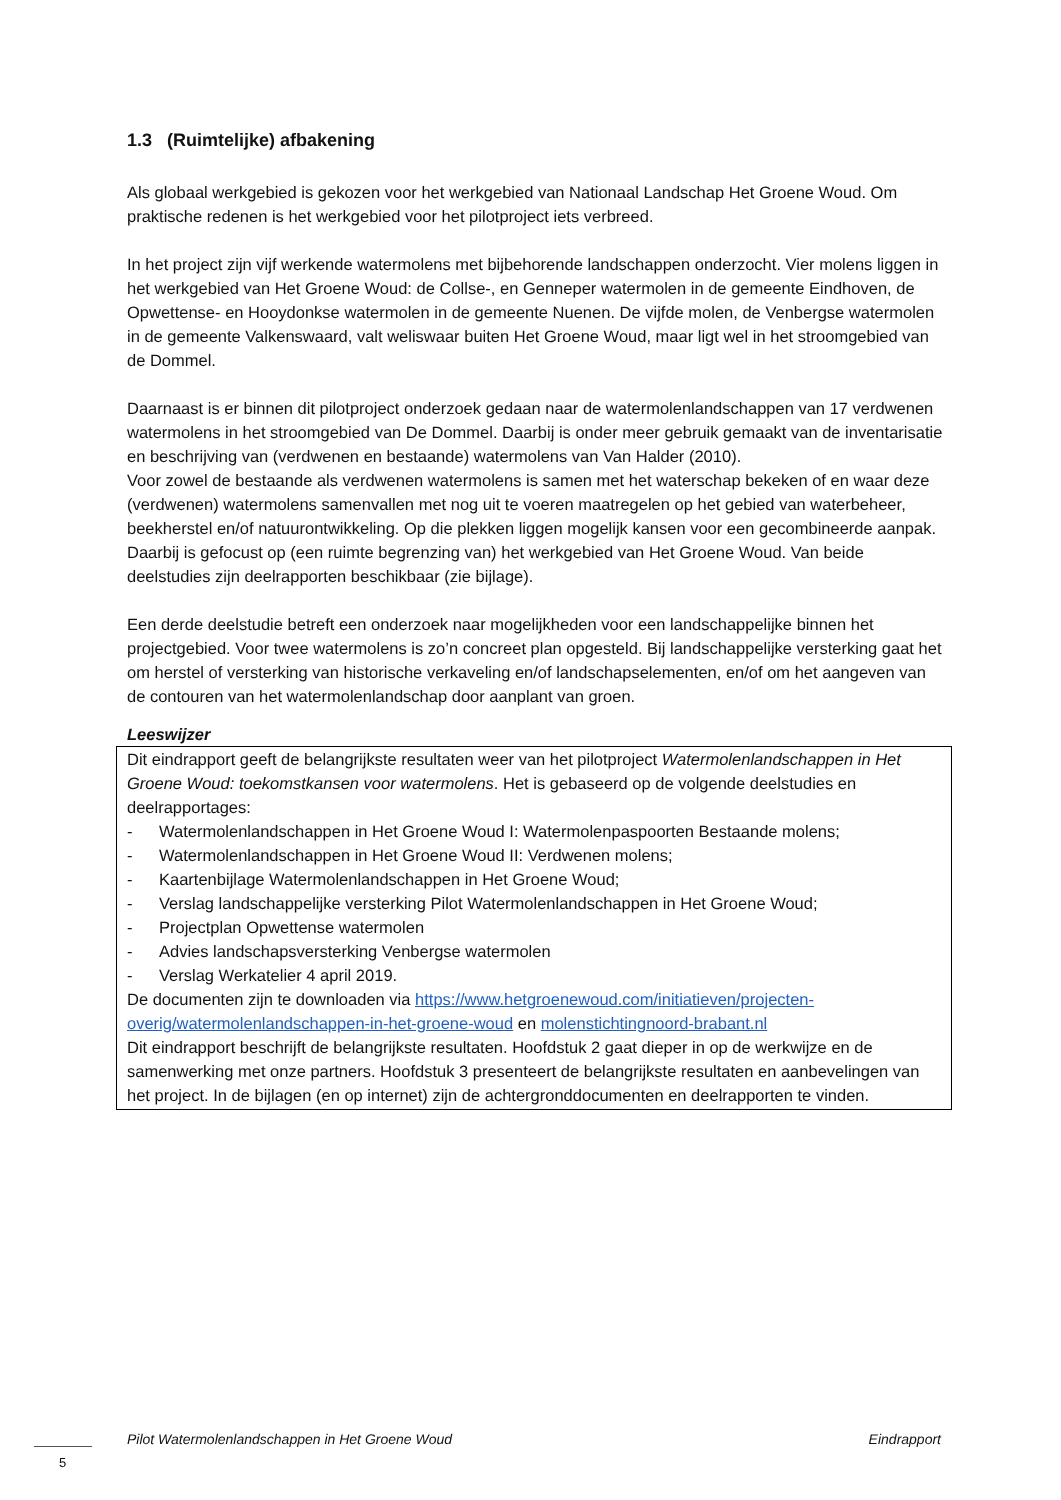1.3 (Ruimtelijke) afbakening
Als globaal werkgebied is gekozen voor het werkgebied van Nationaal Landschap Het Groene Woud. Om praktische redenen is het werkgebied voor het pilotproject iets verbreed.
In het project zijn vijf werkende watermolens met bijbehorende landschappen onderzocht. Vier molens liggen in het werkgebied van Het Groene Woud: de Collse-, en Genneper watermolen in de gemeente Eindhoven, de Opwettense- en Hooydonkse watermolen in de gemeente Nuenen. De vijfde molen, de Venbergse watermolen in de gemeente Valkenswaard, valt weliswaar buiten Het Groene Woud, maar ligt wel in het stroomgebied van de Dommel.
Daarnaast is er binnen dit pilotproject onderzoek gedaan naar de watermolenlandschappen van 17 verdwenen watermolens in het stroomgebied van De Dommel. Daarbij is onder meer gebruik gemaakt van de inventarisatie en beschrijving van (verdwenen en bestaande) watermolens van Van Halder (2010).
Voor zowel de bestaande als verdwenen watermolens is samen met het waterschap bekeken of en waar deze (verdwenen) watermolens samenvallen met nog uit te voeren maatregelen op het gebied van waterbeheer, beekherstel en/of natuurontwikkeling. Op die plekken liggen mogelijk kansen voor een gecombineerde aanpak. Daarbij is gefocust op (een ruimte begrenzing van) het werkgebied van Het Groene Woud. Van beide deelstudies zijn deelrapporten beschikbaar (zie bijlage).
Een derde deelstudie betreft een onderzoek naar mogelijkheden voor een landschappelijke binnen het projectgebied. Voor twee watermolens is zo’n concreet plan opgesteld. Bij landschappelijke versterking gaat het om herstel of versterking van historische verkaveling en/of landschapselementen, en/of om het aangeven van de contouren van het watermolenlandschap door aanplant van groen.
Leeswijzer
Dit eindrapport geeft de belangrijkste resultaten weer van het pilotproject Watermolenlandschappen in Het Groene Woud: toekomstkansen voor watermolens. Het is gebaseerd op de volgende deelstudies en deelrapportages:
- Watermolenlandschappen in Het Groene Woud I: Watermolenpaspoorten Bestaande molens;
- Watermolenlandschappen in Het Groene Woud II: Verdwenen molens;
- Kaartenbijlage Watermolenlandschappen in Het Groene Woud;
- Verslag landschappelijke versterking Pilot Watermolenlandschappen in Het Groene Woud;
- Projectplan Opwettense watermolen
- Advies landschapsversterking Venbergse watermolen
- Verslag Werkatelier 4 april 2019.
De documenten zijn te downloaden via https://www.hetgroenewoud.com/initiatieven/projecten-overig/watermolenlandschappen-in-het-groene-woud en molenstichtingnoord-brabant.nl
Dit eindrapport beschrijft de belangrijkste resultaten. Hoofdstuk 2 gaat dieper in op de werkwijze en de samenwerking met onze partners. Hoofdstuk 3 presenteert de belangrijkste resultaten en aanbevelingen van het project. In de bijlagen (en op internet) zijn de achtergronddocumenten en deelrapporten te vinden.
Pilot Watermolenlandschappen in Het Groene Woud Eindrapport
5